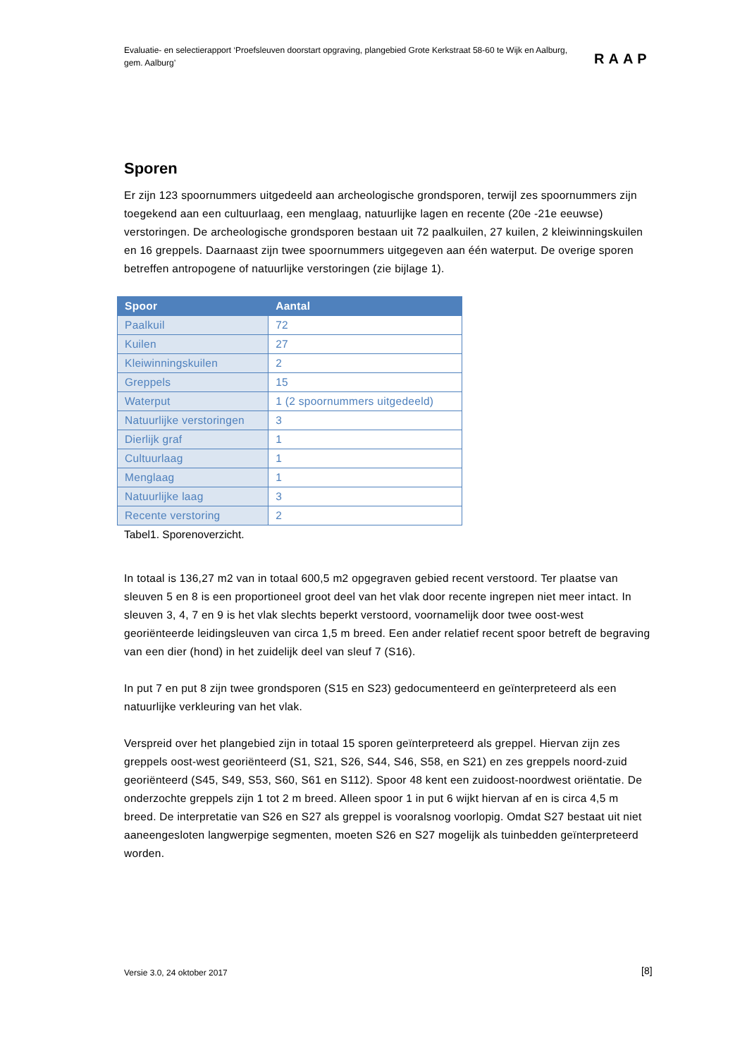Evaluatie- en selectierapport ‘Proefsleuven doorstart opgraving, plangebied Grote Kerkstraat 58-60 te Wijk en Aalburg, gem. Aalburg’
RAAP
Sporen
Er zijn 123 spoornummers uitgedeeld aan archeologische grondsporen, terwijl zes spoornummers zijn toegekend aan een cultuurlaag, een menglaag, natuurlijke lagen en recente (20e -21e eeuwse) verstoringen. De archeologische grondsporen bestaan uit 72 paalkuilen, 27 kuilen, 2 kleiwinningskuilen en 16 greppels. Daarnaast zijn twee spoornummers uitgegeven aan één waterput. De overige sporen betreffen antropogene of natuurlijke verstoringen (zie bijlage 1).
| Spoor | Aantal |
| --- | --- |
| Paalkuil | 72 |
| Kuilen | 27 |
| Kleiwinningskuilen | 2 |
| Greppels | 15 |
| Waterput | 1 (2 spoornummers uitgedeeld) |
| Natuurlijke verstoringen | 3 |
| Dierlijk graf | 1 |
| Cultuurlaag | 1 |
| Menglaag | 1 |
| Natuurlijke laag | 3 |
| Recente verstoring | 2 |
Tabel1. Sporenoverzicht.
In totaal is 136,27 m2 van in totaal 600,5 m2 opgegraven gebied recent verstoord. Ter plaatse van sleuven 5 en 8 is een proportioneel groot deel van het vlak door recente ingrepen niet meer intact. In sleuven 3, 4, 7 en 9 is het vlak slechts beperkt verstoord, voornamelijk door twee oost-west georiënteerde leidingsleuven van circa 1,5 m breed. Een ander relatief recent spoor betreft de begraving van een dier (hond) in het zuidelijk deel van sleuf 7 (S16).
In put 7 en put 8 zijn twee grondsporen (S15 en S23) gedocumenteerd en geïnterpreteerd als een natuurlijke verkleuring van het vlak.
Verspreid over het plangebied zijn in totaal 15 sporen geïnterpreteerd als greppel. Hiervan zijn zes greppels oost-west georiënteerd (S1, S21, S26, S44, S46, S58, en S21) en zes greppels noord-zuid georiënteerd (S45, S49, S53, S60, S61 en S112). Spoor 48 kent een zuidoost-noordwest oriëntatie. De onderzochte greppels zijn 1 tot 2 m breed. Alleen spoor 1 in put 6 wijkt hiervan af en is circa 4,5 m breed. De interpretatie van S26 en S27 als greppel is vooralsnog voorlopig. Omdat S27 bestaat uit niet aaneengesloten langwerpige segmenten, moeten S26 en S27 mogelijk als tuinbedden geïnterpreteerd worden.
Versie 3.0, 24 oktober 2017 [8]